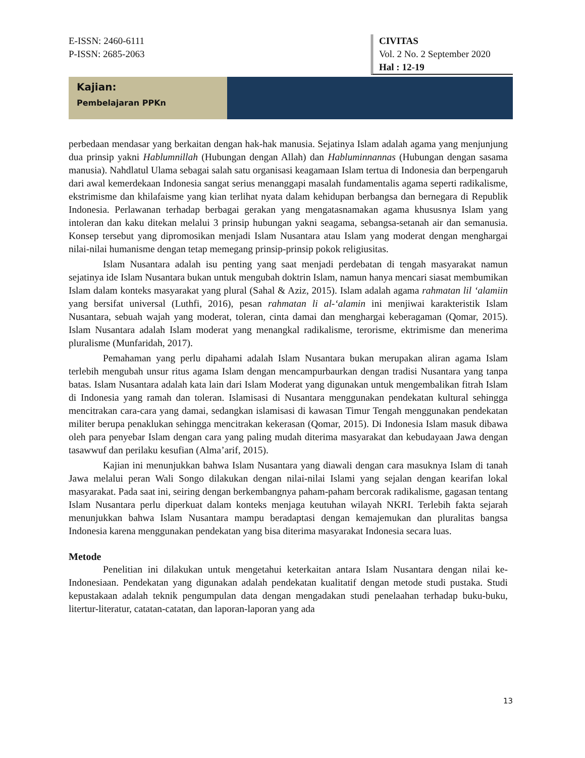E-ISSN: 2460-6111
P-ISSN: 2685-2063
CIVITAS
Vol. 2 No. 2 September 2020
Hal : 12-19
Kajian:
Pembelajaran PPKn
perbedaan mendasar yang berkaitan dengan hak-hak manusia. Sejatinya Islam adalah agama yang menjunjung dua prinsip yakni Hablumnillah (Hubungan dengan Allah) dan Habluminnannas (Hubungan dengan sasama manusia). Nahdlatul Ulama sebagai salah satu organisasi keagamaan Islam tertua di Indonesia dan berpengaruh dari awal kemerdekaan Indonesia sangat serius menanggapi masalah fundamentalis agama seperti radikalisme, ekstrimisme dan khilafaisme yang kian terlihat nyata dalam kehidupan berbangsa dan bernegara di Republik Indonesia. Perlawanan terhadap berbagai gerakan yang mengatasnamakan agama khususnya Islam yang intoleran dan kaku ditekan melalui 3 prinsip hubungan yakni seagama, sebangsa-setanah air dan semanusia. Konsep tersebut yang dipromosikan menjadi Islam Nusantara atau Islam yang moderat dengan menghargai nilai-nilai humanisme dengan tetap memegang prinsip-prinsip pokok religiusitas.
Islam Nusantara adalah isu penting yang saat menjadi perdebatan di tengah masyarakat namun sejatinya ide Islam Nusantara bukan untuk mengubah doktrin Islam, namun hanya mencari siasat membumikan Islam dalam konteks masyarakat yang plural (Sahal & Aziz, 2015). Islam adalah agama rahmatan lil ‘alamiin yang bersifat universal (Luthfi, 2016), pesan rahmatan li al-‘alamin ini menjiwai karakteristik Islam Nusantara, sebuah wajah yang moderat, toleran, cinta damai dan menghargai keberagaman (Qomar, 2015). Islam Nusantara adalah Islam moderat yang menangkal radikalisme, terorisme, ektrimisme dan menerima pluralisme (Munfaridah, 2017).
Pemahaman yang perlu dipahami adalah Islam Nusantara bukan merupakan aliran agama Islam terlebih mengubah unsur ritus agama Islam dengan mencampurbaurkan dengan tradisi Nusantara yang tanpa batas. Islam Nusantara adalah kata lain dari Islam Moderat yang digunakan untuk mengembalikan fitrah Islam di Indonesia yang ramah dan toleran. Islamisasi di Nusantara menggunakan pendekatan kultural sehingga mencitrakan cara-cara yang damai, sedangkan islamisasi di kawasan Timur Tengah menggunakan pendekatan militer berupa penaklukan sehingga mencitrakan kekerasan (Qomar, 2015). Di Indonesia Islam masuk dibawa oleh para penyebar Islam dengan cara yang paling mudah diterima masyarakat dan kebudayaan Jawa dengan tasawwuf dan perilaku kesufian (Alma’arif, 2015).
Kajian ini menunjukkan bahwa Islam Nusantara yang diawali dengan cara masuknya Islam di tanah Jawa melalui peran Wali Songo dilakukan dengan nilai-nilai Islami yang sejalan dengan kearifan lokal masyarakat. Pada saat ini, seiring dengan berkembangnya paham-paham bercorak radikalisme, gagasan tentang Islam Nusantara perlu diperkuat dalam konteks menjaga keutuhan wilayah NKRI. Terlebih fakta sejarah menunjukkan bahwa Islam Nusantara mampu beradaptasi dengan kemajemukan dan pluralitas bangsa Indonesia karena menggunakan pendekatan yang bisa diterima masyarakat Indonesia secara luas.
Metode
Penelitian ini dilakukan untuk mengetahui keterkaitan antara Islam Nusantara dengan nilai ke-Indonesiaan. Pendekatan yang digunakan adalah pendekatan kualitatif dengan metode studi pustaka. Studi kepustakaan adalah teknik pengumpulan data dengan mengadakan studi penelaahan terhadap buku-buku, litertur-literatur, catatan-catatan, dan laporan-laporan yang ada
13